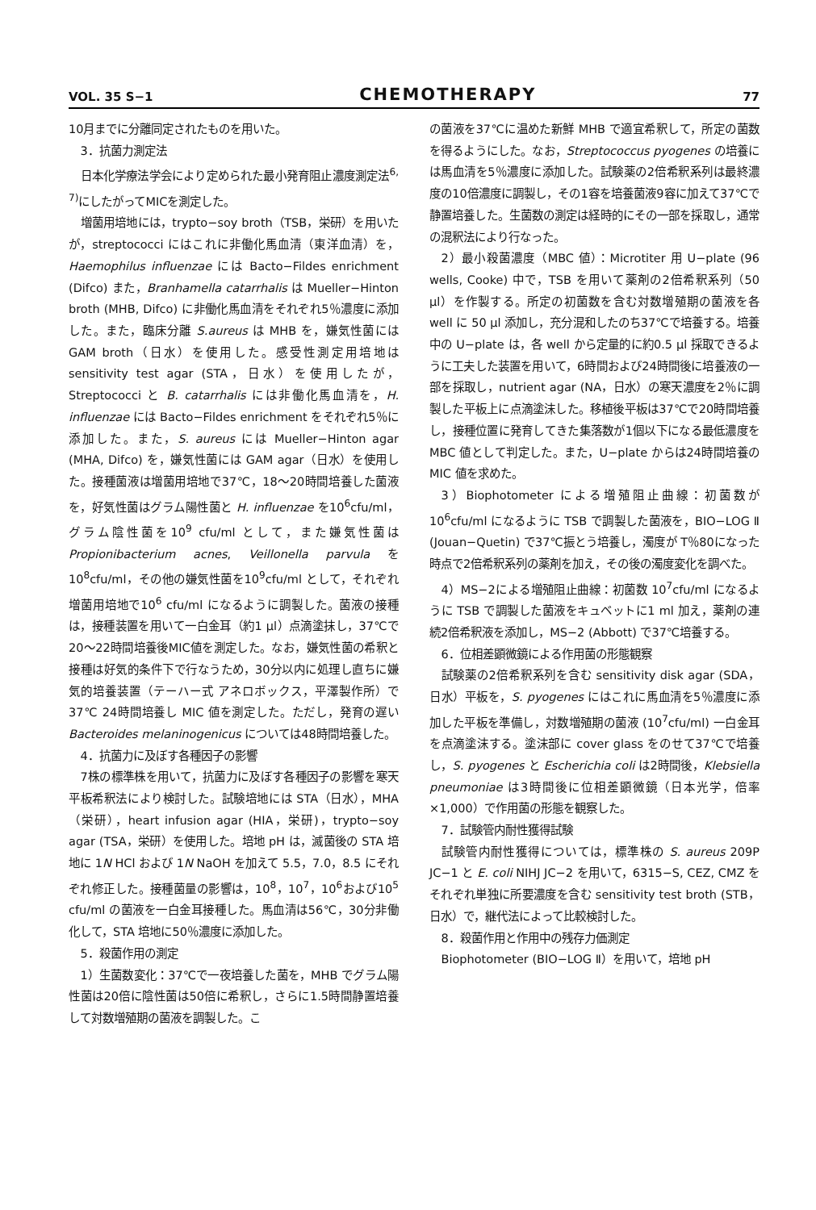VOL. 35 S−1 CHEMOTHERAPY 77
10月までに分離同定されたものを用いた。
3．抗菌力測定法
日本化学療法学会により定められた最小発育阻止濃度測定法<sup>6, 7)</sup>にしたがってMICを測定した。
増菌用培地には，trypto−soy broth（TSB，栄研）を用いたが，streptococci にはこれに非働化馬血清（東洋血清）を，Haemophilus influenzae には Bacto−Fildes enrichment (Difco) また，Branhamella catarrhalis は Mueller−Hinton broth (MHB, Difco) に非働化馬血清をそれぞれ5％濃度に添加した。また，臨床分離 S.aureus は MHB を，嫌気性菌には GAM broth（日水）を使用した。感受性測定用培地は sensitivity test agar (STA，日水）を使用したが，Streptococci と B. catarrhalis には非働化馬血清を，H. influenzae には Bacto−Fildes enrichment をそれぞれ5％に添加した。また，S. aureus には Mueller−Hinton agar (MHA, Difco) を，嫌気性菌には GAM agar（日水）を使用した。接種菌液は増菌用培地で37℃，18〜20時間培養した菌液を，好気性菌はグラム陽性菌と H. influenzae を10<sup>6</sup>cfu/ml，グラム陰性菌を10<sup>9</sup> cfu/ml として，また嫌気性菌は Propionibacterium acnes, Veillonella parvula を10<sup>8</sup>cfu/ml，その他の嫌気性菌を10<sup>9</sup>cfu/ml として，それぞれ増菌用培地で10<sup>6</sup> cfu/ml になるように調製した。菌液の接種は，接種装置を用いて一白金耳（約1 μl）点滴塗抹し，37℃で20〜22時間培養後MIC値を測定した。なお，嫌気性菌の希釈と接種は好気的条件下で行なうため，30分以内に処理し直ちに嫌気的培養装置（テーハー式 アネロボックス，平澤製作所）で37℃ 24時間培養し MIC 値を測定した。ただし，発育の遅い Bacteroides melaninogenicus については48時間培養した。
4．抗菌力に及ぼす各種因子の影響
7株の標準株を用いて，抗菌力に及ぼす各種因子の影響を寒天平板希釈法により検討した。試験培地には STA（日水），MHA（栄研），heart infusion agar (HIA，栄研)，trypto−soy agar (TSA，栄研）を使用した。培地 pH は，滅菌後の STA 培地に 1N HCl および 1N NaOH を加えて 5.5，7.0，8.5 にそれぞれ修正した。接種菌量の影響は，10<sup>8</sup>，10<sup>7</sup>，10<sup>6</sup>および10<sup>5</sup> cfu/ml の菌液を一白金耳接種した。馬血清は56℃，30分非働化して，STA 培地に50％濃度に添加した。
5．殺菌作用の測定
1）生菌数変化：37℃で一夜培養した菌を，MHB でグラム陽性菌は20倍に陰性菌は50倍に希釈し，さらに1.5時間静置培養して対数増殖期の菌液を調製した。こ
の菌液を37℃に温めた新鮮 MHB で適宜希釈して，所定の菌数を得るようにした。なお，Streptococcus pyogenes の培養には馬血清を5％濃度に添加した。試験薬の2倍希釈系列は最終濃度の10倍濃度に調製し，その1容を培養菌液9容に加えて37℃で静置培養した。生菌数の測定は経時的にその一部を採取し，通常の混釈法により行なった。
2）最小殺菌濃度（MBC 値）：Microtiter 用 U−plate (96 wells, Cooke) 中で，TSB を用いて薬剤の2倍希釈系列（50 μl）を作製する。所定の初菌数を含む対数増殖期の菌液を各 well に 50 μl 添加し，充分混和したのち37℃で培養する。培養中の U−plate は，各 well から定量的に約0.5 μl 採取できるように工夫した装置を用いて，6時間および24時間後に培養液の一部を採取し，nutrient agar (NA，日水）の寒天濃度を2％に調製した平板上に点滴塗沫した。移植後平板は37℃で20時間培養し，接種位置に発育してきた集落数が1個以下になる最低濃度を MBC 値として判定した。また，U−plate からは24時間培養の MIC 値を求めた。
3）Biophotometer による増殖阻止曲線：初菌数が10<sup>6</sup>cfu/ml になるように TSB で調製した菌液を，BIO−LOG Ⅱ (Jouan−Quetin) で37℃振とう培養し，濁度が T％80になった時点で2倍希釈系列の薬剤を加え，その後の濁度変化を調べた。
4）MS−2による増殖阻止曲線：初菌数 10<sup>7</sup>cfu/ml になるように TSB で調製した菌液をキュベットに1 ml 加え，薬剤の連続2倍希釈液を添加し，MS−2 (Abbott) で37℃培養する。
6．位相差顕微鏡による作用菌の形態観察
試験薬の2倍希釈系列を含む sensitivity disk agar (SDA，日水）平板を，S. pyogenes にはこれに馬血清を5％濃度に添加した平板を準備し，対数増殖期の菌液 (10<sup>7</sup>cfu/ml) 一白金耳を点滴塗沫する。塗沫部に cover glass をのせて37℃で培養し，S. pyogenes と Escherichia coli は2時間後，Klebsiella pneumoniae は3時間後に位相差顕微鏡（日本光学，倍率×1,000）で作用菌の形態を観察した。
7．試験管内耐性獲得試験
試験管内耐性獲得については，標準株の S. aureus 209P JC−1 と E. coli NIHJ JC−2 を用いて，6315−S, CEZ, CMZ をそれぞれ単独に所要濃度を含む sensitivity test broth (STB，日水）で，継代法によって比較検討した。
8．殺菌作用と作用中の残存力価測定
Biophotometer (BIO−LOG Ⅱ）を用いて，培地 pH